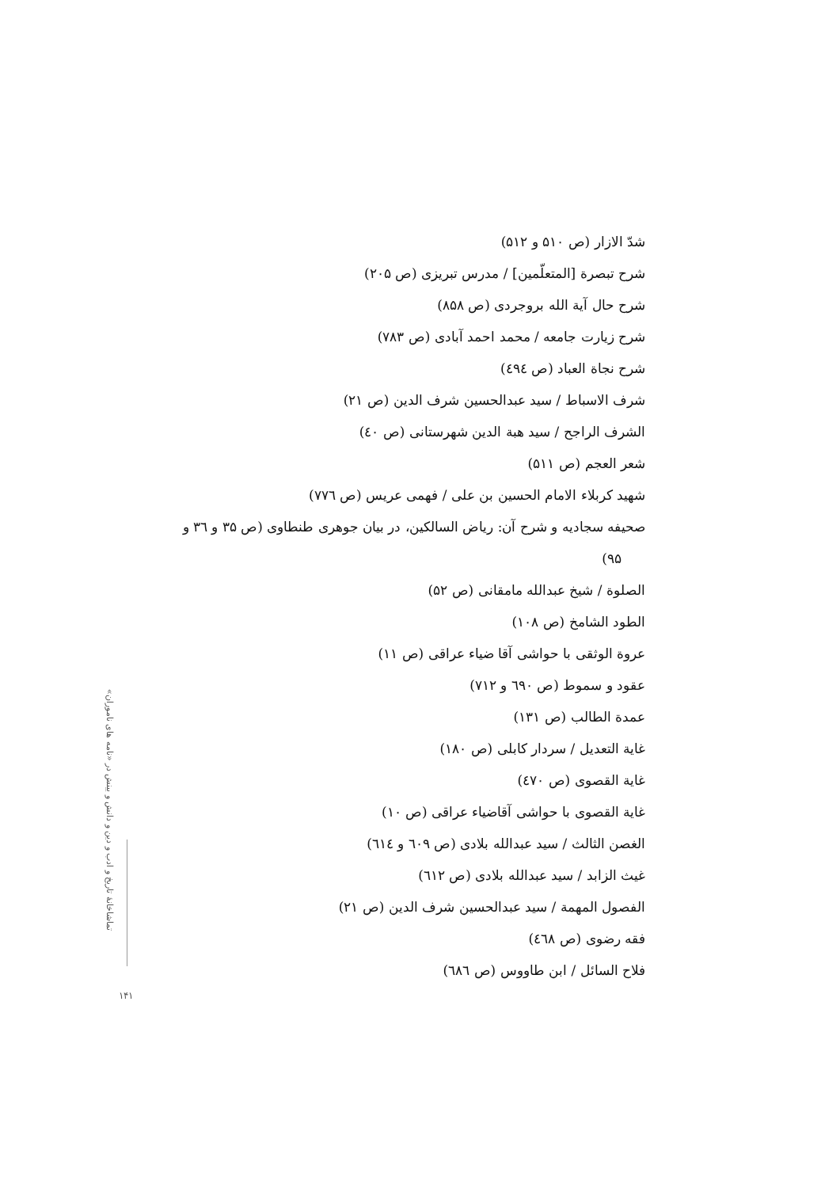شدّ الازار (ص ۵۱۰ و ۵۱۲)
شرح تبصرة [المتعلّمين] / مدرس تبريزى (ص ۲۰۵)
شرح حال آية الله بروجردى (ص ۸۵۸)
شرح زيارت جامعه / محمد احمد آبادى (ص ۷۸۳)
شرح نجاة العباد (ص ٤۹٤)
شرف الاسباط / سيد عبدالحسين شرف الدين (ص ۲۱)
الشرف الراجح / سيد هبة الدين شهرستانى (ص ٤۰)
شعر العجم (ص ۵۱۱)
شهيد كربلاء الامام الحسين بن على / فهمى عريس (ص ۷۷٦)
صحيفه سجاديه و شرح آن: رياض السالكين، در بيان جوهرى طنطاوى (ص ۳۵ و ۳٦ و ۹۵)
الصلوة / شيخ عبدالله مامقانى (ص ۵۲)
الطود الشامخ (ص ۱۰۸)
عروة الوثقى با حواشى آقا ضياء عراقى (ص ۱۱)
عقود و سموط (ص ٦۹۰ و ۷۱۲)
عمدة الطالب (ص ۱۳۱)
غاية التعديل / سردار كابلى (ص ۱۸۰)
غاية القصوى (ص ٤۷۰)
غاية القصوى با حواشى آقاضياء عراقى (ص ۱۰)
الغصن الثالث / سيد عبدالله بلادى (ص ٦۰۹ و ٦۱٤)
غيث الزابد / سيد عبدالله بلادى (ص ٦۱۲)
الفصول المهمة / سيد عبدالحسين شرف الدين (ص ۲۱)
فقه رضوى (ص ٤٦۸)
فلاح السائل / ابن طاووس (ص ٦۸٦)
تماشاخانهٔ تاريخ و ادب و دين و دانش و بينش در «نامه هاى ناموران»
۱۴۱